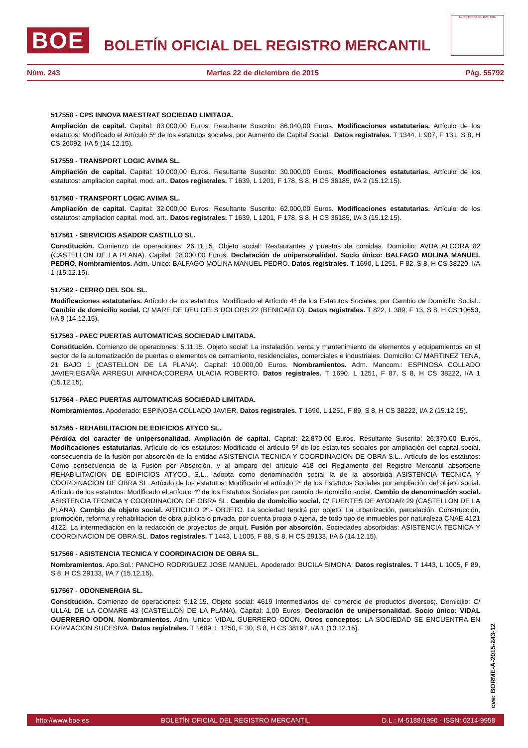BOE
BOLETÍN OFICIAL DEL REGISTRO MERCANTIL
MINISTERIO DE JUSTICIA
Núm. 243 Martes 22 de diciembre de 2015 Pág. 55792
517558 - CPS INNOVA MAESTRAT SOCIEDAD LIMITADA.
Ampliación de capital. Capital: 83.000,00 Euros. Resultante Suscrito: 86.040,00 Euros. Modificaciones estatutarias. Artículo de los estatutos: Modificado el Artículo 5º de los estatutos sociales, por Aumento de Capital Social.. Datos registrales. T 1344, L 907, F 131, S 8, H CS 26092, I/A 5 (14.12.15).
517559 - TRANSPORT LOGIC AVIMA SL.
Ampliación de capital. Capital: 10.000,00 Euros. Resultante Suscrito: 30.000,00 Euros. Modificaciones estatutarias. Artículo de los estatutos: ampliacion capital. mod. art.. Datos registrales. T 1639, L 1201, F 178, S 8, H CS 36185, I/A 2 (15.12.15).
517560 - TRANSPORT LOGIC AVIMA SL.
Ampliación de capital. Capital: 32.000,00 Euros. Resultante Suscrito: 62.000,00 Euros. Modificaciones estatutarias. Artículo de los estatutos: ampliacion capital. mod. art.. Datos registrales. T 1639, L 1201, F 178, S 8, H CS 36185, I/A 3 (15.12.15).
517561 - SERVICIOS ASADOR CASTILLO SL.
Constitución. Comienzo de operaciones: 26.11.15. Objeto social: Restaurantes y puestos de comidas. Domicilio: AVDA ALCORA 82 (CASTELLON DE LA PLANA). Capital: 28.000,00 Euros. Declaración de unipersonalidad. Socio único: BALFAGO MOLINA MANUEL PEDRO. Nombramientos. Adm. Unico: BALFAGO MOLINA MANUEL PEDRO. Datos registrales. T 1690, L 1251, F 82, S 8, H CS 38220, I/A 1 (15.12.15).
517562 - CERRO DEL SOL SL.
Modificaciones estatutarias. Artículo de los estatutos: Modificado el Artículo 4º de los Estatutos Sociales, por Cambio de Domicilio Social.. Cambio de domicilio social. C/ MARE DE DEU DELS DOLORS 22 (BENICARLO). Datos registrales. T 822, L 389, F 13, S 8, H CS 10653, I/A 9 (14.12.15).
517563 - PAEC PUERTAS AUTOMATICAS SOCIEDAD LIMITADA.
Constitución. Comienzo de operaciones: 5.11.15. Objeto social: La instalación, venta y mantenimiento de elementos y equipamientos en el sector de la automatización de puertas o elementos de cerramiento, residenciales, comerciales e industriales. Domicilio: C/ MARTINEZ TENA, 21 BAJO 1 (CASTELLON DE LA PLANA). Capital: 10.000,00 Euros. Nombramientos. Adm. Mancom.: ESPINOSA COLLADO JAVIER;EGAÑA ARREGUI AINHOA;CORERA ULACIA ROBERTO. Datos registrales. T 1690, L 1251, F 87, S 8, H CS 38222, I/A 1 (15.12.15).
517564 - PAEC PUERTAS AUTOMATICAS SOCIEDAD LIMITADA.
Nombramientos. Apoderado: ESPINOSA COLLADO JAVIER. Datos registrales. T 1690, L 1251, F 89, S 8, H CS 38222, I/A 2 (15.12.15).
517565 - REHABILITACION DE EDIFICIOS ATYCO SL.
Pérdida del caracter de unipersonalidad. Ampliación de capital. Capital: 22.870,00 Euros. Resultante Suscrito: 26.370,00 Euros. Modificaciones estatutarias. Artículo de los estatutos: Modificado el artículo 5º de los estatutos sociales por ampliación del capital social, consecuencia de la fusión por absorción de la entidad ASISTENCIA TECNICA Y COORDINACION DE OBRA S.L.. Artículo de los estatutos: Como consecuencia de la Fusión por Absorción, y al amparo del artículo 418 del Reglamento del Registro Mercantil absorbene REHABILITACION DE EDIFICIOS ATYCO, S.L., adopta como denominación social la de la absorbida ASISTENCIA TECNICA Y COORDINACION DE OBRA SL. Artículo de los estatutos: Modificado el artículo 2º de los Estatutos Sociales por ampliación del objeto social. Artículo de los estatutos: Modificado el artículo 4º de los Estatutos Sociales por cambio de domicilio social. Cambio de denominación social. ASISTENCIA TECNICA Y COORDINACION DE OBRA SL. Cambio de domicilio social. C/ FUENTES DE AYODAR 29 (CASTELLON DE LA PLANA). Cambio de objeto social. ARTICULO 2º.- OBJETO. La sociedad tendrá por objeto: La urbanización, parcelación. Construcción, promoción, reforma y rehabilitación de obra pública o privada, por cuenta propia o ajena, de todo tipo de inmuebles por naturaleza CNAE 4121 4122. La intermediación en la redacción de proyectos de arquit. Fusión por absorción. Sociedades absorbidas: ASISTENCIA TECNICA Y COORDINACION DE OBRA SL. Datos registrales. T 1443, L 1005, F 88, S 8, H CS 29133, I/A 6 (14.12.15).
517566 - ASISTENCIA TECNICA Y COORDINACION DE OBRA SL.
Nombramientos. Apo.Sol.: PANCHO RODRIGUEZ JOSE MANUEL. Apoderado: BUCILA SIMONA. Datos registrales. T 1443, L 1005, F 89, S 8, H CS 29133, I/A 7 (15.12.15).
517567 - ODONENERGIA SL.
Constitución. Comienzo de operaciones: 9.12.15. Objeto social: 4619 Intermediarios del comercio de productos diversos;. Domicilio: C/ ULLAL DE LA COMARE 43 (CASTELLON DE LA PLANA). Capital: 1,00 Euros. Declaración de unipersonalidad. Socio único: VIDAL GUERRERO ODON. Nombramientos. Adm. Unico: VIDAL GUERRERO ODON. Otros conceptos: LA SOCIEDAD SE ENCUENTRA EN FORMACION SUCESIVA. Datos registrales. T 1689, L 1250, F 30, S 8, H CS 38197, I/A 1 (10.12.15).
cve: BORME-A-2015-243-12
http://www.boe.es BOLETÍN OFICIAL DEL REGISTRO MERCANTIL D.L.: M-5188/1990 - ISSN: 0214-9958